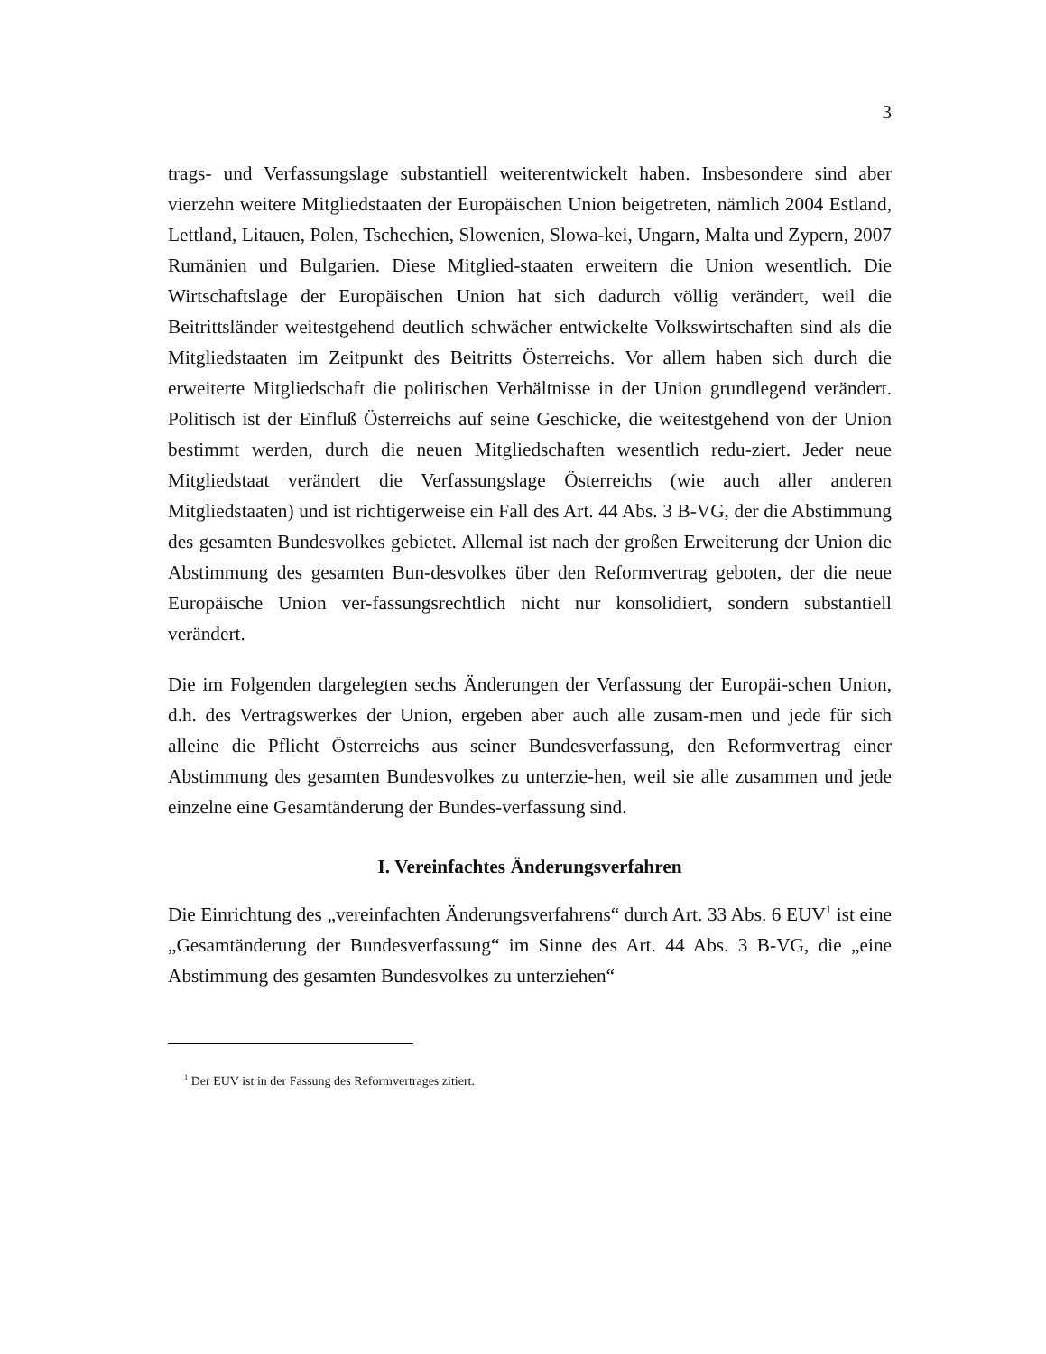3
trags- und Verfassungslage substantiell weiterentwickelt haben. Insbesondere sind aber vierzehn weitere Mitgliedstaaten der Europäischen Union beigetreten, nämlich 2004 Estland, Lettland, Litauen, Polen, Tschechien, Slowenien, Slowa-kei, Ungarn, Malta und Zypern, 2007 Rumänien und Bulgarien. Diese Mitglied-staaten erweitern die Union wesentlich. Die Wirtschaftslage der Europäischen Union hat sich dadurch völlig verändert, weil die Beitrittsländer weitestgehend deutlich schwächer entwickelte Volkswirtschaften sind als die Mitgliedstaaten im Zeitpunkt des Beitritts Österreichs. Vor allem haben sich durch die erweiterte Mitgliedschaft die politischen Verhältnisse in der Union grundlegend verändert. Politisch ist der Einfluß Österreichs auf seine Geschicke, die weitestgehend von der Union bestimmt werden, durch die neuen Mitgliedschaften wesentlich redu-ziert. Jeder neue Mitgliedstaat verändert die Verfassungslage Österreichs (wie auch aller anderen Mitgliedstaaten) und ist richtigerweise ein Fall des Art. 44 Abs. 3 B-VG, der die Abstimmung des gesamten Bundesvolkes gebietet. Allemal ist nach der großen Erweiterung der Union die Abstimmung des gesamten Bun-desvolkes über den Reformvertrag geboten, der die neue Europäische Union ver-fassungsrechtlich nicht nur konsolidiert, sondern substantiell verändert.
Die im Folgenden dargelegten sechs Änderungen der Verfassung der Europäi-schen Union, d.h. des Vertragswerkes der Union, ergeben aber auch alle zusam-men und jede für sich alleine die Pflicht Österreichs aus seiner Bundesverfassung, den Reformvertrag einer Abstimmung des gesamten Bundesvolkes zu unterzie-hen, weil sie alle zusammen und jede einzelne eine Gesamtänderung der Bundes-verfassung sind.
I. Vereinfachtes Änderungsverfahren
Die Einrichtung des „vereinfachten Änderungsverfahrens“ durch Art. 33 Abs. 6 EUV<sup>1</sup> ist eine „Gesamtänderung der Bundesverfassung“ im Sinne des Art. 44 Abs. 3 B-VG, die „eine Abstimmung des gesamten Bundesvolkes zu unterziehen“
<sup>1</sup> Der EUV ist in der Fassung des Reformvertrages zitiert.